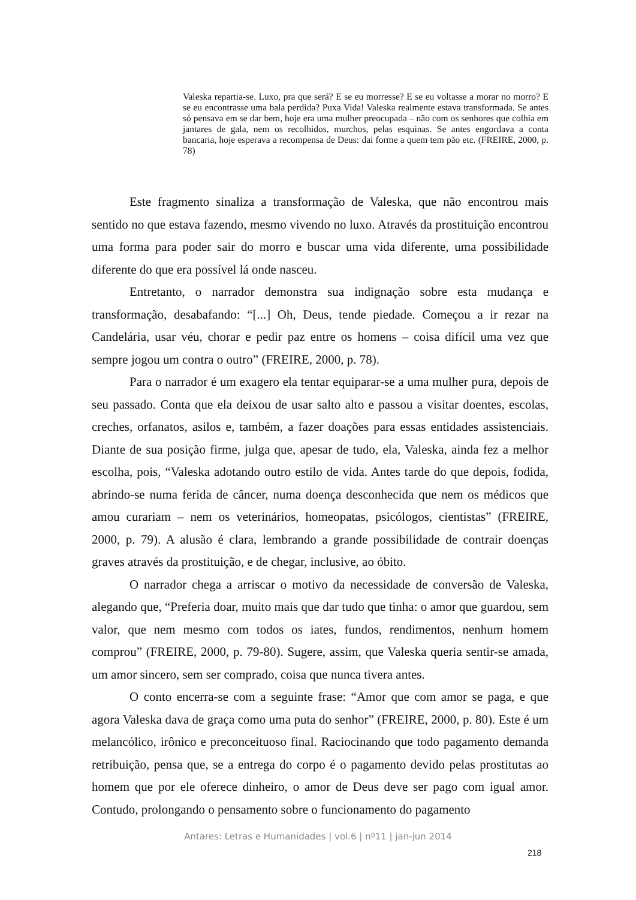Valeska repartia-se. Luxo, pra que será? E se eu morresse? E se eu voltasse a morar no morro? E se eu encontrasse uma bala perdida? Puxa Vida! Valeska realmente estava transformada. Se antes só pensava em se dar bem, hoje era uma mulher preocupada – não com os senhores que colhia em jantares de gala, nem os recolhidos, murchos, pelas esquinas. Se antes engordava a conta bancaria, hoje esperava a recompensa de Deus: dai forme a quem tem pão etc. (FREIRE, 2000, p. 78)
Este fragmento sinaliza a transformação de Valeska, que não encontrou mais sentido no que estava fazendo, mesmo vivendo no luxo. Através da prostituição encontrou uma forma para poder sair do morro e buscar uma vida diferente, uma possibilidade diferente do que era possível lá onde nasceu.
Entretanto, o narrador demonstra sua indignação sobre esta mudança e transformação, desabafando: “[...] Oh, Deus, tende piedade. Começou a ir rezar na Candelária, usar véu, chorar e pedir paz entre os homens – coisa difícil uma vez que sempre jogou um contra o outro” (FREIRE, 2000, p. 78).
Para o narrador é um exagero ela tentar equiparar-se a uma mulher pura, depois de seu passado. Conta que ela deixou de usar salto alto e passou a visitar doentes, escolas, creches, orfanatos, asilos e, também, a fazer doações para essas entidades assistenciais. Diante de sua posição firme, julga que, apesar de tudo, ela, Valeska, ainda fez a melhor escolha, pois, “Valeska adotando outro estilo de vida. Antes tarde do que depois, fodida, abrindo-se numa ferida de câncer, numa doença desconhecida que nem os médicos que amou curariam – nem os veterinários, homeopatas, psicólogos, cientistas” (FREIRE, 2000, p. 79). A alusão é clara, lembrando a grande possibilidade de contrair doenças graves através da prostituição, e de chegar, inclusive, ao óbito.
O narrador chega a arriscar o motivo da necessidade de conversão de Valeska, alegando que, “Preferia doar, muito mais que dar tudo que tinha: o amor que guardou, sem valor, que nem mesmo com todos os iates, fundos, rendimentos, nenhum homem comprou” (FREIRE, 2000, p. 79-80). Sugere, assim, que Valeska queria sentir-se amada, um amor sincero, sem ser comprado, coisa que nunca tivera antes.
O conto encerra-se com a seguinte frase: “Amor que com amor se paga, e que agora Valeska dava de graça como uma puta do senhor” (FREIRE, 2000, p. 80). Este é um melancólico, irônico e preconceituoso final. Raciocinando que todo pagamento demanda retribuição, pensa que, se a entrega do corpo é o pagamento devido pelas prostitutas ao homem que por ele oferece dinheiro, o amor de Deus deve ser pago com igual amor. Contudo, prolongando o pensamento sobre o funcionamento do pagamento
Antares: Letras e Humanidades | vol.6 | nº11 | jan-jun 2014
218